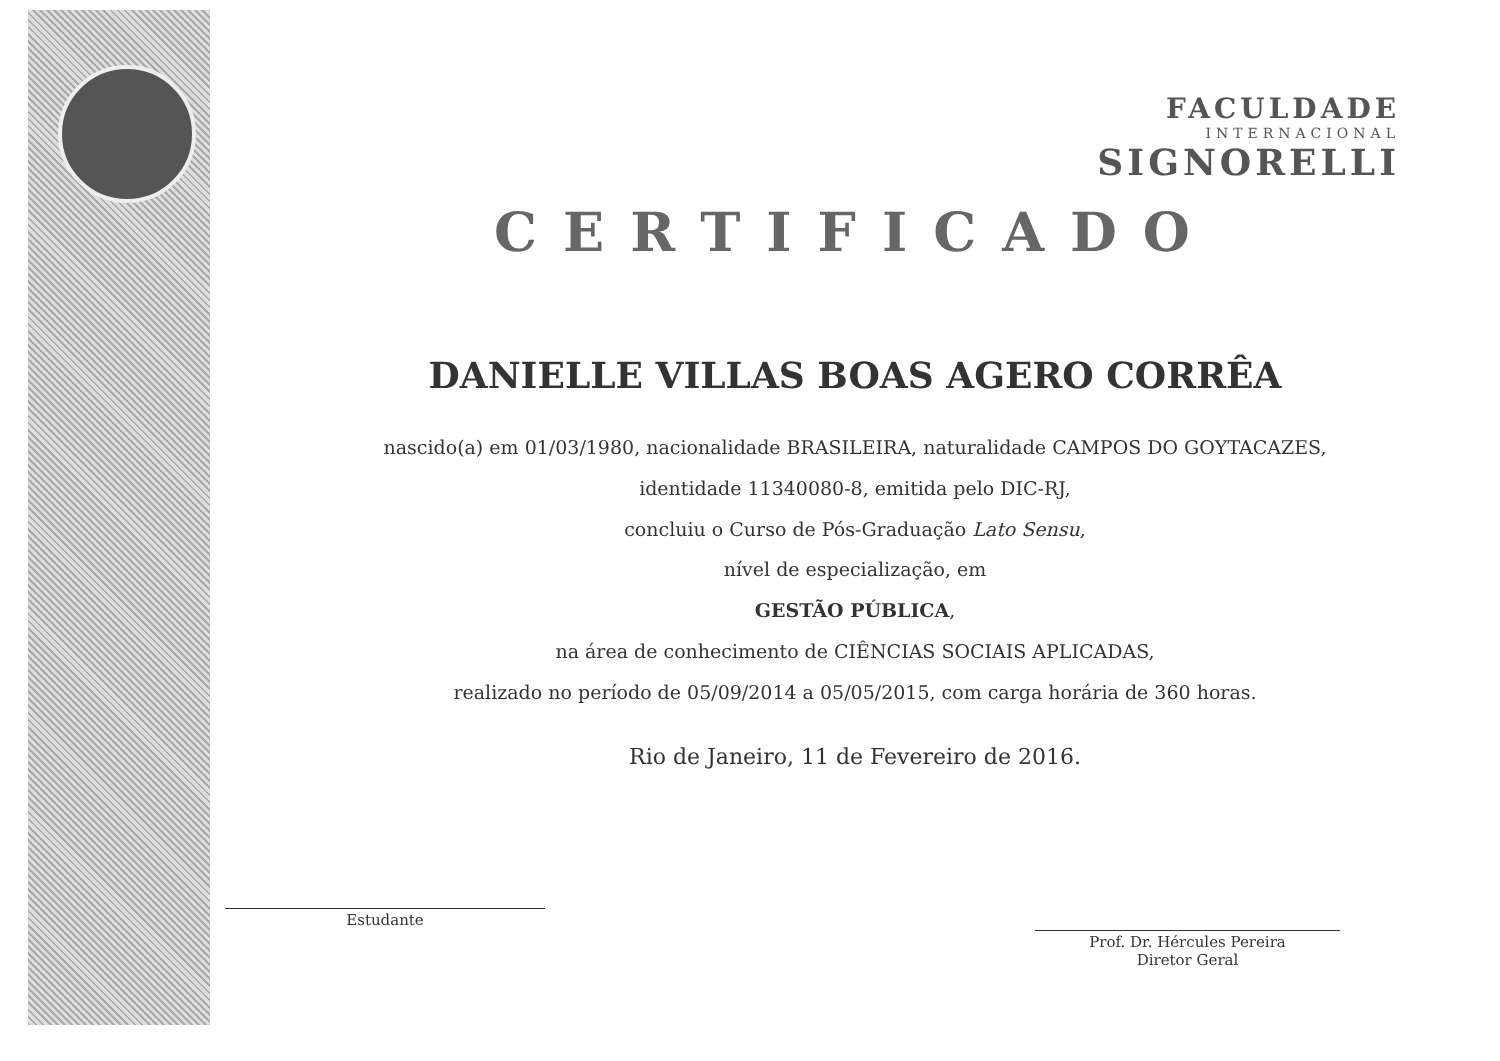FACULDADE
INTERNACIONAL
SIGNORELLI
CERTIFICADO
DANIELLE VILLAS BOAS AGERO CORRÊA
nascido(a) em 01/03/1980, nacionalidade BRASILEIRA, naturalidade CAMPOS DO GOYTACAZES,
identidade 11340080-8, emitida pelo DIC-RJ,
concluiu o Curso de Pós-Graduação Lato Sensu,
nível de especialização, em
GESTÃO PÚBLICA,
na área de conhecimento de CIÊNCIAS SOCIAIS APLICADAS,
realizado no período de 05/09/2014 a 05/05/2015, com carga horária de 360 horas.
Rio de Janeiro, 11 de Fevereiro de 2016.
Estudante
Prof. Dr. Hércules Pereira
Diretor Geral